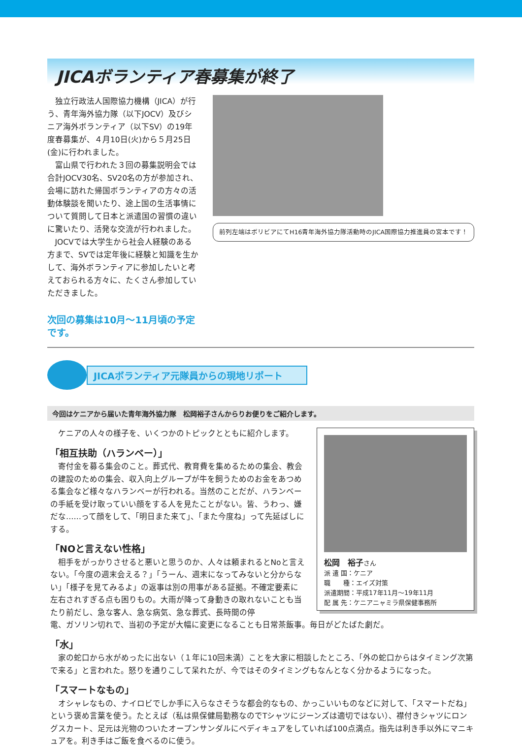JICAボランティア春募集が終了
独立行政法人国際協力機構（JICA）が行う、青年海外協力隊（以下JOCV）及びシニア海外ボランティア（以下SV）の19年度春募集が、４月10日(火)から５月25日(金)に行われました。
富山県で行われた３回の募集説明会では合計JOCV30名、SV20名の方が参加され、会場に訪れた帰国ボランティアの方々の活動体験談を聞いたり、途上国の生活事情について質問して日本と派遣国の習慣の違いに驚いたり、活発な交流が行われました。
JOCVでは大学生から社会人経験のある方まで、SVでは定年後に経験と知識を生かして、海外ボランティアに参加したいと考えておられる方々に、たくさん参加していただきました。
次回の募集は10月～11月頃の予定です。
前列左端はボリビアにてH16青年海外協力隊活動時のJICA国際協力推進員の宮本です！
JICAボランティア元隊員からの現地リポート
今回はケニアから届いた青年海外協力隊　松岡裕子さんからりお便りをご紹介します。
ケニアの人々の様子を、いくつかのトピックとともに紹介します。
「相互扶助（ハランベー）」
寄付金を募る集会のこと。葬式代、教育費を集めるための集会、教会の建設のための集会、収入向上グループが牛を飼うためのお金をあつめる集会など様々なハランベーが行われる。当然のことだが、ハランベーの手紙を受け取っていい顔をする人を見たことがない。皆、うわっ、嫌だな……って顔をして、「明日また来て」、「また今度ね」って先延ばしにする。
「NOと言えない性格」
相手をがっかりさせると悪いと思うのか、人々は頼まれるとNoと言えない。「今度の週末会える？」「うーん、週末になってみないと分からない」「様子を見てみるよ」の返事は別の用事がある証拠。不確定要素に左右されすぎる点も困りもの。大雨が降って身動きの取れないことも当たり前だし、急な客人、急な病気、急な葬式、長時間の停
松岡　裕子さん
派 遣 国：ケニア
職　　種：エイズ対策
派遣期間：平成17年11月～19年11月
配 属 先：ケニアニャミラ県保健事務所
電、ガソリン切れで、当初の予定が大幅に変更になることも日常茶飯事。毎日がどたばた劇だ。
「水」
家の蛇口から水がめったに出ない（１年に10回未満）ことを大家に相談したところ、「外の蛇口からはタイミング次第で来る」と言われた。怒りを通りこして呆れたが、今ではそのタイミングもなんとなく分かるようになった。
「スマートなもの」
オシャレなもの、ナイロビでしか手に入らなさそうな都会的なもの、かっこいいものなどに対して、「スマートだね」という褒め言葉を使う。たとえば（私は県保健局勤務なのでTシャツにジーンズは適切ではない）、襟付きシャツにロングスカート、足元は光物のついたオープンサンダルにペディキュアをしていれば100点満点。指先は利き手以外にマニキュアを。利き手はご飯を食べるのに使う。